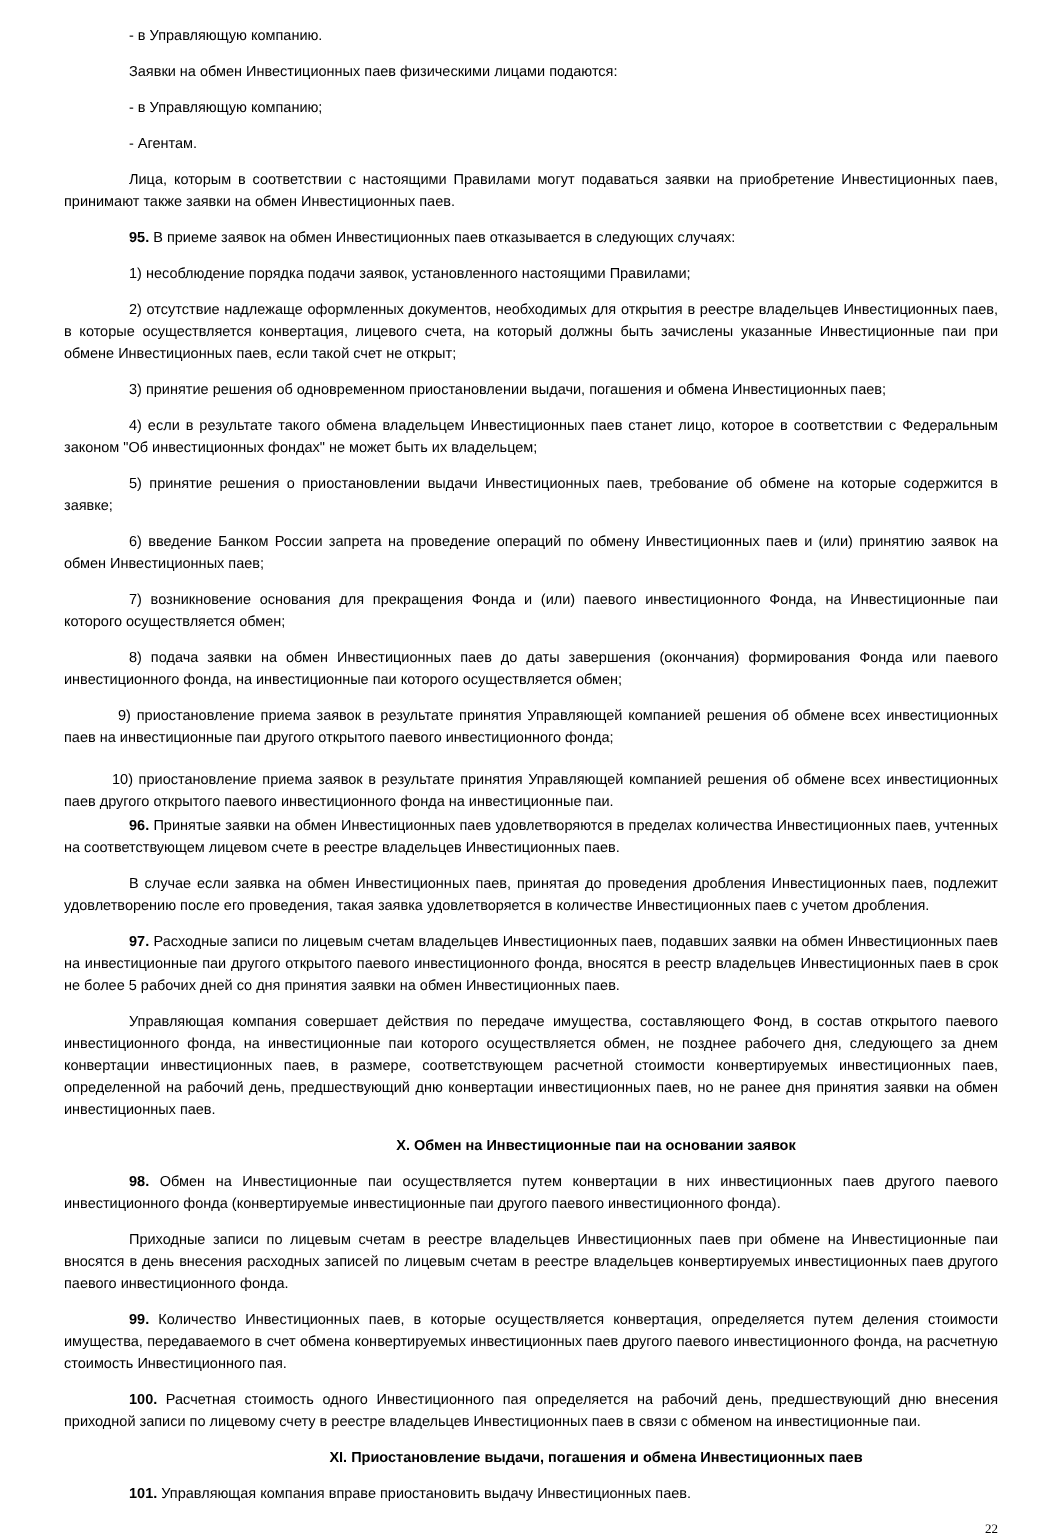- в Управляющую компанию.
Заявки на обмен Инвестиционных паев физическими лицами подаются:
- в Управляющую компанию;
- Агентам.
Лица, которым в соответствии с настоящими Правилами могут подаваться заявки на приобретение Инвестиционных паев, принимают также заявки на обмен Инвестиционных паев.
95. В приеме заявок на обмен Инвестиционных паев отказывается в следующих случаях:
1) несоблюдение порядка подачи заявок, установленного настоящими Правилами;
2) отсутствие надлежаще оформленных документов, необходимых для открытия в реестре владельцев Инвестиционных паев, в которые осуществляется конвертация, лицевого счета, на который должны быть зачислены указанные Инвестиционные паи при обмене Инвестиционных паев, если такой счет не открыт;
3) принятие решения об одновременном приостановлении выдачи, погашения и обмена Инвестиционных паев;
4) если в результате такого обмена владельцем Инвестиционных паев станет лицо, которое в соответствии с Федеральным законом "Об инвестиционных фондах" не может быть их владельцем;
5) принятие решения о приостановлении выдачи Инвестиционных паев, требование об обмене на которые содержится в заявке;
6) введение Банком России запрета на проведение операций по обмену Инвестиционных паев и (или) принятию заявок на обмен Инвестиционных паев;
7) возникновение основания для прекращения Фонда и (или) паевого инвестиционного Фонда, на Инвестиционные паи которого осуществляется обмен;
8) подача заявки на обмен Инвестиционных паев до даты завершения (окончания) формирования Фонда или паевого инвестиционного фонда, на инвестиционные паи которого осуществляется обмен;
9) приостановление приема заявок в результате принятия Управляющей компанией решения об обмене всех инвестиционных паев на инвестиционные паи другого открытого паевого инвестиционного фонда;
10) приостановление приема заявок в результате принятия Управляющей компанией решения об обмене всех инвестиционных паев другого открытого паевого инвестиционного фонда на инвестиционные паи.
96. Принятые заявки на обмен Инвестиционных паев удовлетворяются в пределах количества Инвестиционных паев, учтенных на соответствующем лицевом счете в реестре владельцев Инвестиционных паев.
В случае если заявка на обмен Инвестиционных паев, принятая до проведения дробления Инвестиционных паев, подлежит удовлетворению после его проведения, такая заявка удовлетворяется в количестве Инвестиционных паев с учетом дробления.
97. Расходные записи по лицевым счетам владельцев Инвестиционных паев, подавших заявки на обмен Инвестиционных паев на инвестиционные паи другого открытого паевого инвестиционного фонда, вносятся в реестр владельцев Инвестиционных паев в срок не более 5 рабочих дней со дня принятия заявки на обмен Инвестиционных паев.
Управляющая компания совершает действия по передаче имущества, составляющего Фонд, в состав открытого паевого инвестиционного фонда, на инвестиционные паи которого осуществляется обмен, не позднее рабочего дня, следующего за днем конвертации инвестиционных паев, в размере, соответствующем расчетной стоимости конвертируемых инвестиционных паев, определенной на рабочий день, предшествующий дню конвертации инвестиционных паев, но не ранее дня принятия заявки на обмен инвестиционных паев.
X. Обмен на Инвестиционные паи на основании заявок
98. Обмен на Инвестиционные паи осуществляется путем конвертации в них инвестиционных паев другого паевого инвестиционного фонда (конвертируемые инвестиционные паи другого паевого инвестиционного фонда).
Приходные записи по лицевым счетам в реестре владельцев Инвестиционных паев при обмене на Инвестиционные паи вносятся в день внесения расходных записей по лицевым счетам в реестре владельцев конвертируемых инвестиционных паев другого паевого инвестиционного фонда.
99. Количество Инвестиционных паев, в которые осуществляется конвертация, определяется путем деления стоимости имущества, передаваемого в счет обмена конвертируемых инвестиционных паев другого паевого инвестиционного фонда, на расчетную стоимость Инвестиционного пая.
100. Расчетная стоимость одного Инвестиционного пая определяется на рабочий день, предшествующий дню внесения приходной записи по лицевому счету в реестре владельцев Инвестиционных паев в связи с обменом на инвестиционные паи.
XI. Приостановление выдачи, погашения и обмена Инвестиционных паев
101. Управляющая компания вправе приостановить выдачу Инвестиционных паев.
22